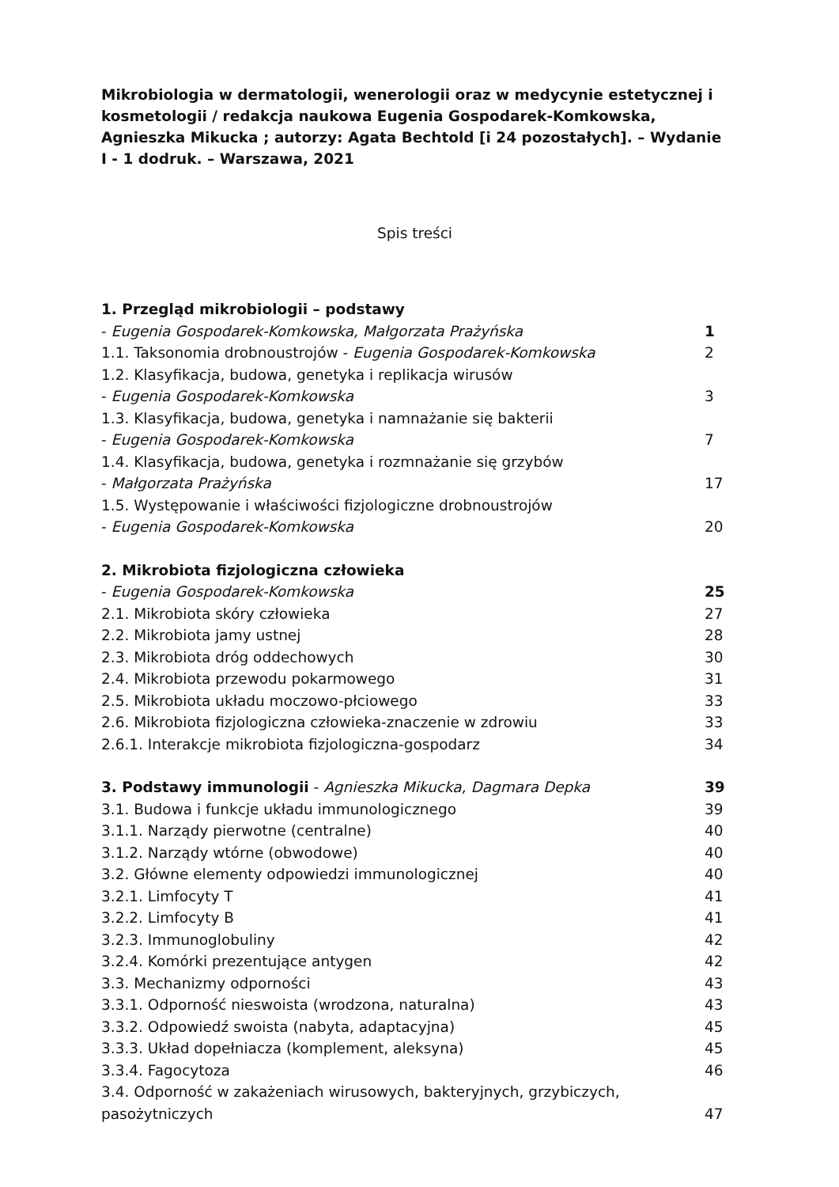Mikrobiologia w dermatologii, wenerologii oraz w medycynie estetycznej i kosmetologii / redakcja naukowa Eugenia Gospodarek-Komkowska, Agnieszka Mikucka ; autorzy: Agata Bechtold [i 24 pozostałych]. – Wydanie I - 1 dodruk. – Warszawa, 2021
Spis treści
1. Przegląd mikrobiologii – podstawy
- Eugenia Gospodarek-Komkowska, Małgorzata Prażyńska 1
1.1. Taksonomia drobnoustrojów - Eugenia Gospodarek-Komkowska 2
1.2. Klasyfikacja, budowa, genetyka i replikacja wirusów
- Eugenia Gospodarek-Komkowska 3
1.3. Klasyfikacja, budowa, genetyka i namnażanie się bakterii
- Eugenia Gospodarek-Komkowska 7
1.4. Klasyfikacja, budowa, genetyka i rozmnażanie się grzybów
- Małgorzata Prażyńska 17
1.5. Występowanie i właściwości fizjologiczne drobnoustrojów
- Eugenia Gospodarek-Komkowska 20
2. Mikrobiota fizjologiczna człowieka
- Eugenia Gospodarek-Komkowska 25
2.1. Mikrobiota skóry człowieka 27
2.2. Mikrobiota jamy ustnej 28
2.3. Mikrobiota dróg oddechowych 30
2.4. Mikrobiota przewodu pokarmowego 31
2.5. Mikrobiota układu moczowo-płciowego 33
2.6. Mikrobiota fizjologiczna człowieka-znaczenie w zdrowiu 33
2.6.1. Interakcje mikrobiota fizjologiczna-gospodarz 34
3. Podstawy immunologii - Agnieszka Mikucka, Dagmara Depka 39
3.1. Budowa i funkcje układu immunologicznego 39
3.1.1. Narządy pierwotne (centralne) 40
3.1.2. Narządy wtórne (obwodowe) 40
3.2. Główne elementy odpowiedzi immunologicznej 40
3.2.1. Limfocyty T 41
3.2.2. Limfocyty B 41
3.2.3. Immunoglobuliny 42
3.2.4. Komórki prezentujące antygen 42
3.3. Mechanizmy odporności 43
3.3.1. Odporność nieswoista (wrodzona, naturalna) 43
3.3.2. Odpowiedź swoista (nabyta, adaptacyjna) 45
3.3.3. Układ dopełniacza (komplement, aleksyna) 45
3.3.4. Fagocytoza 46
3.4. Odporność w zakażeniach wirusowych, bakteryjnych, grzybiczych,
pasożytniczych 47